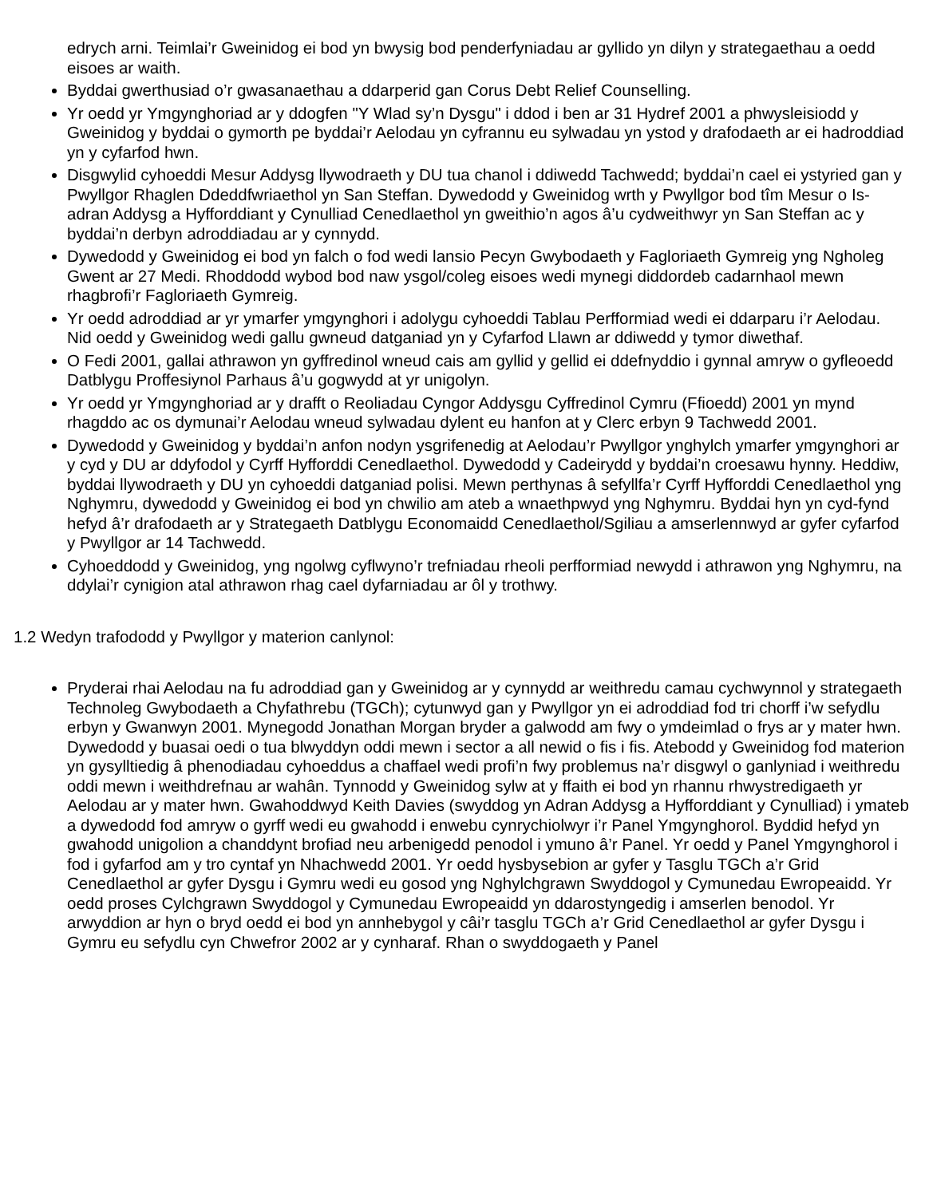edrych arni. Teimlai’r Gweinidog ei bod yn bwysig bod penderfyniadau ar gyllido yn dilyn y strategaethau a oedd eisoes ar waith.
Byddai gwerthusiad o’r gwasanaethau a ddarperid gan Corus Debt Relief Counselling.
Yr oedd yr Ymgynghoriad ar y ddogfen "Y Wlad sy’n Dysgu" i ddod i ben ar 31 Hydref 2001 a phwysleisiodd y Gweinidog y byddai o gymorth pe byddai’r Aelodau yn cyfrannu eu sylwadau yn ystod y drafodaeth ar ei hadroddiad yn y cyfarfod hwn.
Disgwylid cyhoeddi Mesur Addysg llywodraeth y DU tua chanol i ddiwedd Tachwedd; byddai’n cael ei ystyried gan y Pwyllgor Rhaglen Ddeddfwriaethol yn San Steffan. Dywedodd y Gweinidog wrth y Pwyllgor bod tîm Mesur o Is-adran Addysg a Hyfforddiant y Cynulliad Cenedlaethol yn gweithio’n agos â’u cydweithwyr yn San Steffan ac y byddai’n derbyn adroddiadau ar y cynnydd.
Dywedodd y Gweinidog ei bod yn falch o fod wedi lansio Pecyn Gwybodaeth y Fagloriaeth Gymreig yng Ngholeg Gwent ar 27 Medi. Rhoddodd wybod bod naw ysgol/coleg eisoes wedi mynegi diddordeb cadarnhaol mewn rhagbrofi’r Fagloriaeth Gymreig.
Yr oedd adroddiad ar yr ymarfer ymgynghori i adolygu cyhoeddi Tablau Perfformiad wedi ei ddarparu i’r Aelodau. Nid oedd y Gweinidog wedi gallu gwneud datganiad yn y Cyfarfod Llawn ar ddiwedd y tymor diwethaf.
O Fedi 2001, gallai athrawon yn gyffredinol wneud cais am gyllid y gellid ei ddefnyddio i gynnal amryw o gyfleoedd Datblygu Proffesiynol Parhaus â’u gogwydd at yr unigolyn.
Yr oedd yr Ymgynghoriad ar y drafft o Reoliadau Cyngor Addysgu Cyffredinol Cymru (Ffioedd) 2001 yn mynd rhagddo ac os dymunai’r Aelodau wneud sylwadau dylent eu hanfon at y Clerc erbyn 9 Tachwedd 2001.
Dywedodd y Gweinidog y byddai’n anfon nodyn ysgrifenedig at Aelodau’r Pwyllgor ynghylch ymarfer ymgynghori ar y cyd y DU ar ddyfodol y Cyrff Hyfforddi Cenedlaethol. Dywedodd y Cadeirydd y byddai’n croesawu hynny. Heddiw, byddai llywodraeth y DU yn cyhoeddi datganiad polisi. Mewn perthynas â sefyllfa’r Cyrff Hyfforddi Cenedlaethol yng Nghymru, dywedodd y Gweinidog ei bod yn chwilio am ateb a wnaethpwyd yng Nghymru. Byddai hyn yn cyd-fynd hefyd â’r drafodaeth ar y Strategaeth Datblygu Economaidd Cenedlaethol/Sgiliau a amserlennwyd ar gyfer cyfarfod y Pwyllgor ar 14 Tachwedd.
Cyhoeddodd y Gweinidog, yng ngolwg cyflwyno’r trefniadau rheoli perfformiad newydd i athrawon yng Nghymru, na ddylai’r cynigion atal athrawon rhag cael dyfarniadau ar ôl y trothwy.
1.2 Wedyn trafododd y Pwyllgor y materion canlynol:
Pryderai rhai Aelodau na fu adroddiad gan y Gweinidog ar y cynnydd ar weithredu camau cychwynnol y strategaeth Technoleg Gwybodaeth a Chyfathrebu (TGCh); cytunwyd gan y Pwyllgor yn ei adroddiad fod tri chorff i’w sefydlu erbyn y Gwanwyn 2001. Mynegodd Jonathan Morgan bryder a galwodd am fwy o ymdeimlad o frys ar y mater hwn. Dywedodd y buasai oedi o tua blwyddyn oddi mewn i sector a all newid o fis i fis. Atebodd y Gweinidog fod materion yn gysylltiedig â phenodiadau cyhoeddus a chaffael wedi profi’n fwy problemus na’r disgwyl o ganlyniad i weithredu oddi mewn i weithdrefnau ar wahân. Tynnodd y Gweinidog sylw at y ffaith ei bod yn rhannu rhwystredigaeth yr Aelodau ar y mater hwn. Gwahoddwyd Keith Davies (swyddog yn Adran Addysg a Hyfforddiant y Cynulliad) i ymateb a dywedodd fod amryw o gyrff wedi eu gwahodd i enwebu cynrychiolwyr i’r Panel Ymgynghorol. Byddid hefyd yn gwahodd unigolion a chanddynt brofiad neu arbenigedd penodol i ymuno â’r Panel. Yr oedd y Panel Ymgynghorol i fod i gyfarfod am y tro cyntaf yn Nhachwedd 2001. Yr oedd hysbysebion ar gyfer y Tasglu TGCh a’r Grid Cenedlaethol ar gyfer Dysgu i Gymru wedi eu gosod yng Nghylchgrawn Swyddogol y Cymunedau Ewropeaidd. Yr oedd proses Cylchgrawn Swyddogol y Cymunedau Ewropeaidd yn ddarostyngedig i amserlen benodol. Yr arwyddion ar hyn o bryd oedd ei bod yn annhebygol y câi’r tasglu TGCh a’r Grid Cenedlaethol ar gyfer Dysgu i Gymru eu sefydlu cyn Chwefror 2002 ar y cynharaf. Rhan o swyddogaeth y Panel